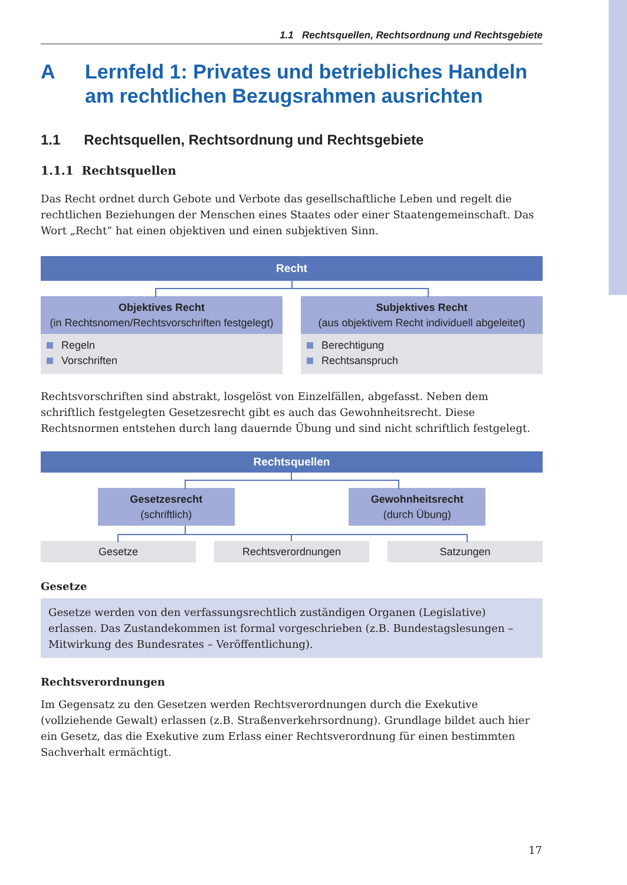1.1 Rechtsquellen, Rechtsordnung und Rechtsgebiete
A Lernfeld 1: Privates und betriebliches Handeln am rechtlichen Bezugsrahmen ausrichten
1.1 Rechtsquellen, Rechtsordnung und Rechtsgebiete
1.1.1 Rechtsquellen
Das Recht ordnet durch Gebote und Verbote das gesellschaftliche Leben und regelt die rechtlichen Beziehungen der Menschen eines Staates oder einer Staatengemeinschaft. Das Wort „Recht“ hat einen objektiven und einen subjektiven Sinn.
Recht
Objektives Recht
(in Rechtsnomen/Rechtsvorschriften festgelegt)
Regeln
Vorschriften
Subjektives Recht
(aus objektivem Recht individuell abgeleitet)
Berechtigung
Rechtsanspruch
Rechtsvorschriften sind abstrakt, losgelöst von Einzelfällen, abgefasst. Neben dem schriftlich festgelegten Gesetzesrecht gibt es auch das Gewohnheitsrecht. Diese Rechtsnormen entstehen durch lang dauernde Übung und sind nicht schriftlich festgelegt.
Rechtsquellen
Gesetzesrecht
(schriftlich)
Gewohnheitsrecht
(durch Übung)
Gesetze Rechtsverordnungen Satzungen
Gesetze
Gesetze werden von den verfassungsrechtlich zuständigen Organen (Legislative) erlassen. Das Zustandekommen ist formal vorgeschrieben (z.B. Bundestagslesungen – Mitwirkung des Bundesrates – Veröffentlichung).
Rechtsverordnungen
Im Gegensatz zu den Gesetzen werden Rechtsverordnungen durch die Exekutive (vollziehende Gewalt) erlassen (z.B. Straßenverkehrsordnung). Grundlage bildet auch hier ein Gesetz, das die Exekutive zum Erlass einer Rechtsverordnung für einen bestimmten Sachverhalt ermächtigt.
17